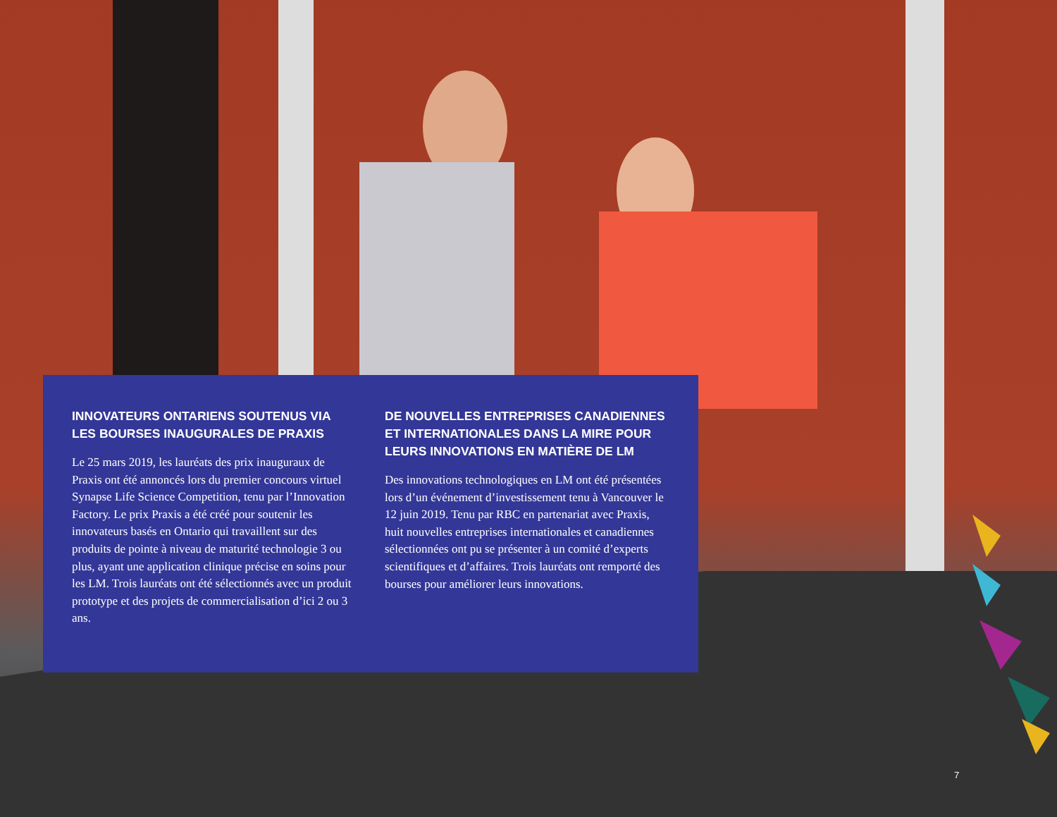INNOVATEURS ONTARIENS SOUTENUS VIA LES BOURSES INAUGURALES DE PRAXIS
Le 25 mars 2019, les lauréats des prix inauguraux de Praxis ont été annoncés lors du premier concours virtuel Synapse Life Science Competition, tenu par l’Innovation Factory. Le prix Praxis a été créé pour soutenir les innovateurs basés en Ontario qui travaillent sur des produits de pointe à niveau de maturité technologie 3 ou plus, ayant une application clinique précise en soins pour les LM. Trois lauréats ont été sélectionnés avec un produit prototype et des projets de commercialisation d’ici 2 ou 3 ans.
DE NOUVELLES ENTREPRISES CANADIENNES ET INTERNATIONALES DANS LA MIRE POUR LEURS INNOVATIONS EN MATIÈRE DE LM
Des innovations technologiques en LM ont été présentées lors d’un événement d’investissement tenu à Vancouver le 12 juin 2019. Tenu par RBC en partenariat avec Praxis, huit nouvelles entreprises internationales et canadiennes sélectionnées ont pu se présenter à un comité d’experts scientifiques et d’affaires. Trois lauréats ont remporté des bourses pour améliorer leurs innovations.
7